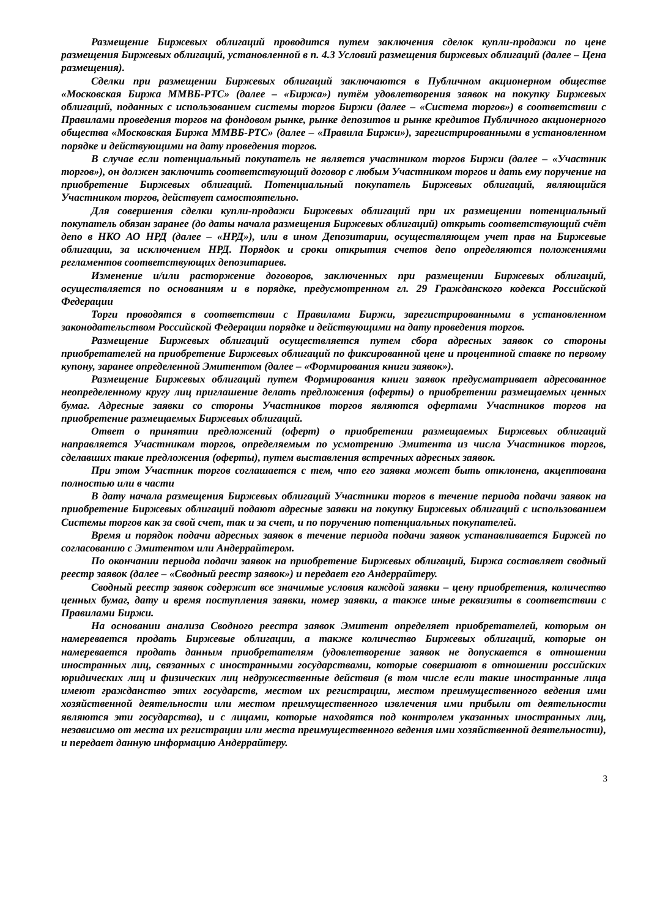Размещение Биржевых облигаций проводится путем заключения сделок купли-продажи по цене размещения Биржевых облигаций, установленной в п. 4.3 Условий размещения биржевых облигаций (далее – Цена размещения).
Сделки при размещении Биржевых облигаций заключаются в Публичном акционерном обществе «Московская Биржа ММВБ-РТС» (далее – «Биржа») путём удовлетворения заявок на покупку Биржевых облигаций, поданных с использованием системы торгов Биржи (далее – «Система торгов») в соответствии с Правилами проведения торгов на фондовом рынке, рынке депозитов и рынке кредитов Публичного акционерного общества «Московская Биржа ММВБ-РТС» (далее – «Правила Биржи»), зарегистрированными в установленном порядке и действующими на дату проведения торгов.
В случае если потенциальный покупатель не является участником торгов Биржи (далее – «Участник торгов»), он должен заключить соответствующий договор с любым Участником торгов и дать ему поручение на приобретение Биржевых облигаций. Потенциальный покупатель Биржевых облигаций, являющийся Участником торгов, действует самостоятельно.
Для совершения сделки купли-продажи Биржевых облигаций при их размещении потенциальный покупатель обязан заранее (до даты начала размещения Биржевых облигаций) открыть соответствующий счёт депо в НКО АО НРД (далее – «НРД»), или в ином Депозитарии, осуществляющем учет прав на Биржевые облигации, за исключением НРД. Порядок и сроки открытия счетов депо определяются положениями регламентов соответствующих депозитариев.
Изменение и/или расторжение договоров, заключенных при размещении Биржевых облигаций, осуществляется по основаниям и в порядке, предусмотренном гл. 29 Гражданского кодекса Российской Федерации
Торги проводятся в соответствии с Правилами Биржи, зарегистрированными в установленном законодательством Российской Федерации порядке и действующими на дату проведения торгов.
Размещение Биржевых облигаций осуществляется путем сбора адресных заявок со стороны приобретателей на приобретение Биржевых облигаций по фиксированной цене и процентной ставке по первому купону, заранее определенной Эмитентом (далее – «Формирования книги заявок»).
Размещение Биржевых облигаций путем Формирования книги заявок предусматривает адресованное неопределенному кругу лиц приглашение делать предложения (оферты) о приобретении размещаемых ценных бумаг. Адресные заявки со стороны Участников торгов являются офертами Участников торгов на приобретение размещаемых Биржевых облигаций.
Ответ о принятии предложений (оферт) о приобретении размещаемых Биржевых облигаций направляется Участникам торгов, определяемым по усмотрению Эмитента из числа Участников торгов, сделавших такие предложения (оферты), путем выставления встречных адресных заявок.
При этом Участник торгов соглашается с тем, что его заявка может быть отклонена, акцептована полностью или в части
В дату начала размещения Биржевых облигаций Участники торгов в течение периода подачи заявок на приобретение Биржевых облигаций подают адресные заявки на покупку Биржевых облигаций с использованием Системы торгов как за свой счет, так и за счет, и по поручению потенциальных покупателей.
Время и порядок подачи адресных заявок в течение периода подачи заявок устанавливается Биржей по согласованию с Эмитентом или Андеррайтером.
По окончании периода подачи заявок на приобретение Биржевых облигаций, Биржа составляет сводный реестр заявок (далее – «Сводный реестр заявок») и передает его Андеррайтеру.
Сводный реестр заявок содержит все значимые условия каждой заявки – цену приобретения, количество ценных бумаг, дату и время поступления заявки, номер заявки, а также иные реквизиты в соответствии с Правилами Биржи.
На основании анализа Сводного реестра заявок Эмитент определяет приобретателей, которым он намеревается продать Биржевые облигации, а также количество Биржевых облигаций, которые он намеревается продать данным приобретателям (удовлетворение заявок не допускается в отношении иностранных лиц, связанных с иностранными государствами, которые совершают в отношении российских юридических лиц и физических лиц недружественные действия (в том числе если такие иностранные лица имеют гражданство этих государств, местом их регистрации, местом преимущественного ведения ими хозяйственной деятельности или местом преимущественного извлечения ими прибыли от деятельности являются эти государства), и с лицами, которые находятся под контролем указанных иностранных лиц, независимо от места их регистрации или места преимущественного ведения ими хозяйственной деятельности), и передает данную информацию Андеррайтеру.
3